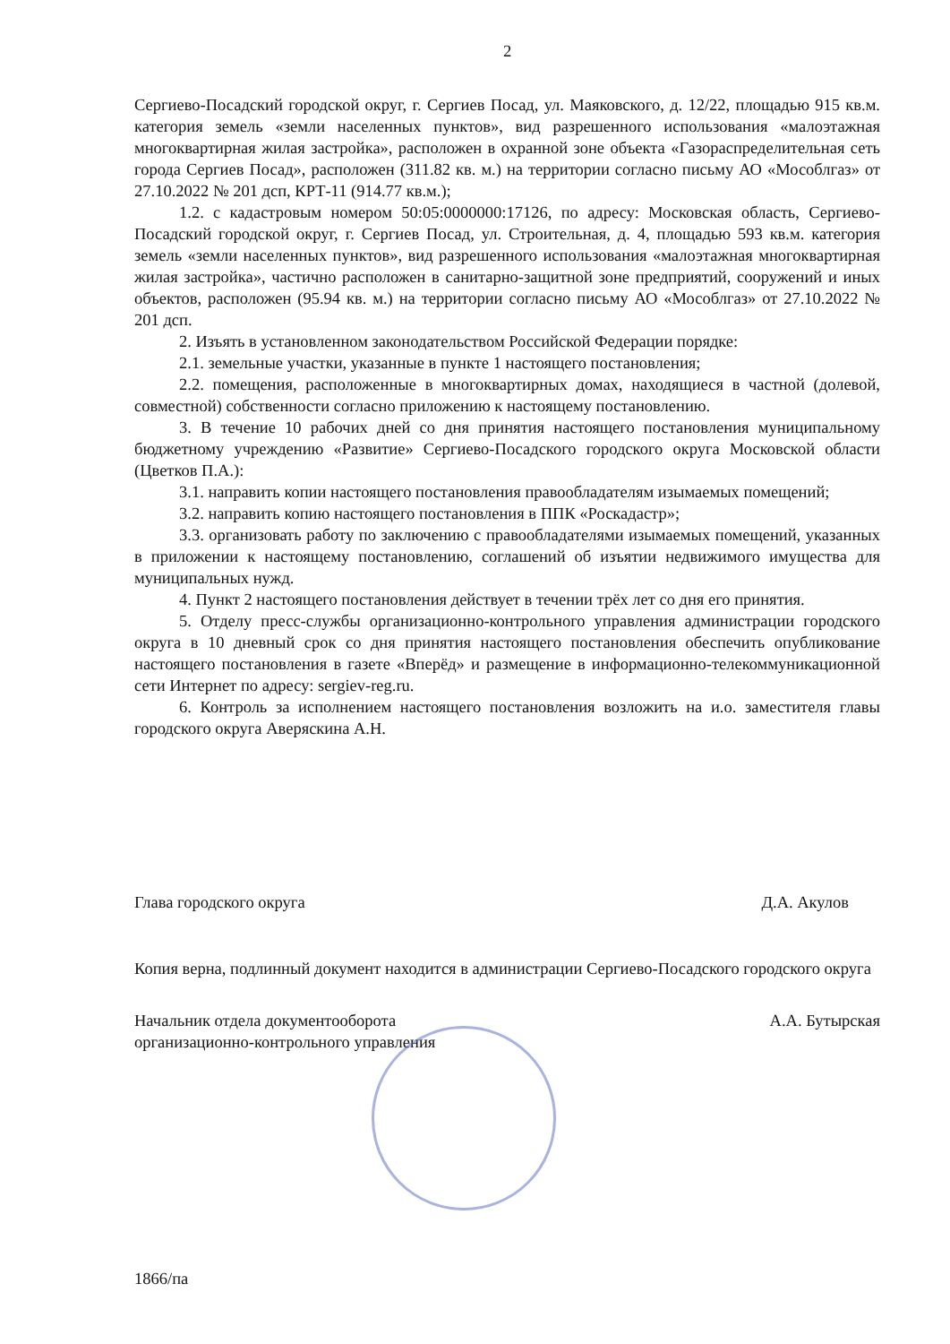2
Сергиево-Посадский городской округ, г. Сергиев Посад, ул. Маяковского, д. 12/22, площадью 915 кв.м. категория земель «земли населенных пунктов», вид разрешенного использования «малоэтажная многоквартирная жилая застройка», расположен в охранной зоне объекта «Газораспределительная сеть города Сергиев Посад», расположен (311.82 кв. м.) на территории согласно письму АО «Мособлгаз» от 27.10.2022 № 201 дсп, КРТ-11 (914.77 кв.м.);
1.2. с кадастровым номером 50:05:0000000:17126, по адресу: Московская область, Сергиево-Посадский городской округ, г. Сергиев Посад, ул. Строительная, д. 4, площадью 593 кв.м. категория земель «земли населенных пунктов», вид разрешенного использования «малоэтажная многоквартирная жилая застройка», частично расположен в санитарно-защитной зоне предприятий, сооружений и иных объектов, расположен (95.94 кв. м.) на территории согласно письму АО «Мособлгаз» от 27.10.2022 № 201 дсп.
2. Изъять в установленном законодательством Российской Федерации порядке:
2.1. земельные участки, указанные в пункте 1 настоящего постановления;
2.2. помещения, расположенные в многоквартирных домах, находящиеся в частной (долевой, совместной) собственности согласно приложению к настоящему постановлению.
3. В течение 10 рабочих дней со дня принятия настоящего постановления муниципальному бюджетному учреждению «Развитие» Сергиево-Посадского городского округа Московской области (Цветков П.А.):
3.1. направить копии настоящего постановления правообладателям изымаемых помещений;
3.2. направить копию настоящего постановления в ППК «Роскадастр»;
3.3. организовать работу по заключению с правообладателями изымаемых помещений, указанных в приложении к настоящему постановлению, соглашений об изъятии недвижимого имущества для муниципальных нужд.
4. Пункт 2 настоящего постановления действует в течении трёх лет со дня его принятия.
5. Отделу пресс-службы организационно-контрольного управления администрации городского округа в 10 дневный срок со дня принятия настоящего постановления обеспечить опубликование настоящего постановления в газете «Вперёд» и размещение в информационно-телекоммуникационной сети Интернет по адресу: sergiev-reg.ru.
6. Контроль за исполнением настоящего постановления возложить на и.о. заместителя главы городского округа Аверяскина А.Н.
Глава городского округа Д.А. Акулов
Копия верна, подлинный документ находится в администрации Сергиево-Посадского городского округа
Начальник отдела документооборота
организационно-контрольного управления А.А. Бутырская
1866/па